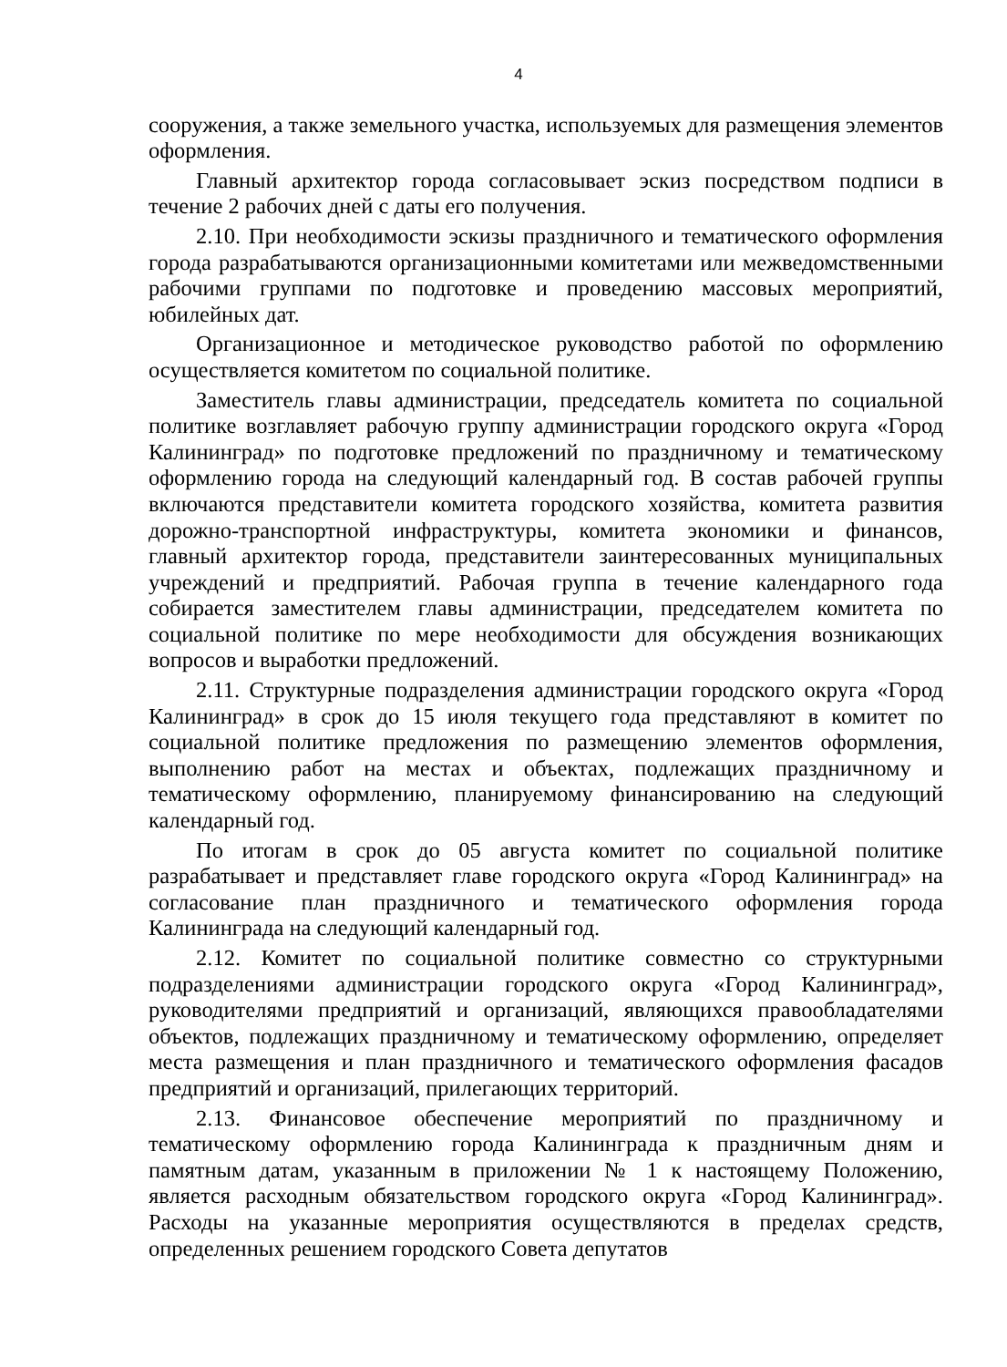4
сооружения, а также земельного участка, используемых для размещения элементов оформления.
Главный архитектор города согласовывает эскиз посредством подписи в течение 2 рабочих дней с даты его получения.
2.10. При необходимости эскизы праздничного и тематического оформления города разрабатываются организационными комитетами или межведомственными рабочими группами по подготовке и проведению массовых мероприятий, юбилейных дат.
Организационное и методическое руководство работой по оформлению осуществляется комитетом по социальной политике.
Заместитель главы администрации, председатель комитета по социальной политике возглавляет рабочую группу администрации городского округа «Город Калининград» по подготовке предложений по праздничному и тематическому оформлению города на следующий календарный год. В состав рабочей группы включаются представители комитета городского хозяйства, комитета развития дорожно-транспортной инфраструктуры, комитета экономики и финансов, главный архитектор города, представители заинтересованных муниципальных учреждений и предприятий. Рабочая группа в течение календарного года собирается заместителем главы администрации, председателем комитета по социальной политике по мере необходимости для обсуждения возникающих вопросов и выработки предложений.
2.11. Структурные подразделения администрации городского округа «Город Калининград» в срок до 15 июля текущего года представляют в комитет по социальной политике предложения по размещению элементов оформления, выполнению работ на местах и объектах, подлежащих праздничному и тематическому оформлению, планируемому финансированию на следующий календарный год.
По итогам в срок до 05 августа комитет по социальной политике разрабатывает и представляет главе городского округа «Город Калининград» на согласование план праздничного и тематического оформления города Калининграда на следующий календарный год.
2.12. Комитет по социальной политике совместно со структурными подразделениями администрации городского округа «Город Калининград», руководителями предприятий и организаций, являющихся правообладателями объектов, подлежащих праздничному и тематическому оформлению, определяет места размещения и план праздничного и тематического оформления фасадов предприятий и организаций, прилегающих территорий.
2.13. Финансовое обеспечение мероприятий по праздничному и тематическому оформлению города Калининграда к праздничным дням и памятным датам, указанным в приложении № 1 к настоящему Положению, является расходным обязательством городского округа «Город Калининград». Расходы на указанные мероприятия осуществляются в пределах средств, определенных решением городского Совета депутатов